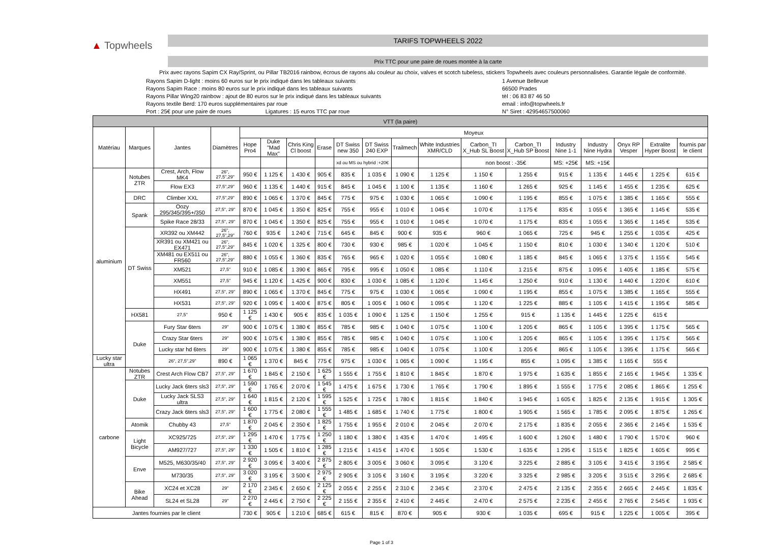▲ Topwheels
TARIFS TOPWHEELS 2022
Prix TTC pour une paire de roues montée à la carte
Prix avec rayons Sapim CX Ray/Sprint, ou Pillar TB2016 rainbow, écrous de rayons alu couleur au choix, valves et scotch tubeless, stickers Topwheels avec couleurs personnalisées. Garantie légale de conformité.
Rayons Sapim D-light : moins 60 euros sur le prix indiqué dans les tableaux suivants
Rayons Sapim Race : moins 80 euros sur le prix indiqué dans les tableaux suivants
Rayons Pillar Wing20 rainbow : ajout de 80 euros sur le prix indiqué dans les tableaux suivants
Rayons textile Berd: 170 euros supplémentaires par roue
Port : 25€ pour une paire de roues Ligatures : 15 euros TTC par roue
1 Avenue Bellevue
66500 Prades
tèl : 06 83 87 46 50
email : info@topwheels.fr
N° Siret : 42954657500060
| VTT (la paire) | | | | | | | | | | | | | | | | | | |
| --- | --- | --- | --- | --- | --- | --- | --- | --- | --- | --- | --- | --- | --- | --- | --- | --- | --- | --- |
| Matériau | Marques | Jantes | Diamètres | Moyeux | | | | | | | | | | | | | | |
| | | | | Hope Pro4 | Duke "Mad Max" | Chris King Cl boost | Erase | DT Swiss new 350 | DT Swiss 240 EXP | Trailmech | White Industries XMR/CLD | Carbon_TI X_Hub SL Boost | Carbon_TI X_Hub SP Boost | Industry Nine 1-1 | Industry Nine Hydra | Onyx RP Vesper | Extralite Hyper Boost | fournis par le client |
| | | | | | | | | xd ou MS ou hybrid :+20€ | | | | non boost : -35€ | | MS: +25€ | MS: +15€ | | | |
| aluminium | Notubes ZTR | Crest, Arch, Flow MK4 | 26", 27,5",29" | 950 € | 1 125 € | 1 430 € | 905 € | 835 € | 1 035 € | 1 090 € | 1 125 € | 1 150 € | 1 255 € | 915 € | 1 135 € | 1 445 € | 1 225 € | 615 € |
| | | Flow EX3 | 27,5",29" | 960 € | 1 135 € | 1 440 € | 915 € | 845 € | 1 045 € | 1 100 € | 1 135 € | 1 160 € | 1 265 € | 925 € | 1 145 € | 1 455 € | 1 235 € | 625 € |
| | DRC | Climber XXL | 27,5",29" | 890 € | 1 065 € | 1 370 € | 845 € | 775 € | 975 € | 1 030 € | 1 065 € | 1 090 € | 1 195 € | 855 € | 1 075 € | 1 385 € | 1 165 € | 555 € |
| | Spank | Oozy 295/345/395+/350 | 27,5", 29" | 870 € | 1 045 € | 1 350 € | 825 € | 755 € | 955 € | 1 010 € | 1 045 € | 1 070 € | 1 175 € | 835 € | 1 055 € | 1 365 € | 1 145 € | 535 € |
| | | Spike Race 28/33 | 27,5", 29" | 870 € | 1 045 € | 1 350 € | 825 € | 755 € | 955 € | 1 010 € | 1 045 € | 1 070 € | 1 175 € | 835 € | 1 055 € | 1 365 € | 1 145 € | 535 € |
| | DT Swiss | XR392 ou XM442 | 26", 27,5",29" | 760 € | 935 € | 1 240 € | 715 € | 645 € | 845 € | 900 € | 935 € | 960 € | 1 065 € | 725 € | 945 € | 1 255 € | 1 035 € | 425 € |
| | | XR391 ou XM421 ou EX471 | 26", 27,5",29" | 845 € | 1 020 € | 1 325 € | 800 € | 730 € | 930 € | 985 € | 1 020 € | 1 045 € | 1 150 € | 810 € | 1 030 € | 1 340 € | 1 120 € | 510 € |
| | | XM481 ou EX511 ou FR560 | 26", 27,5",29" | 880 € | 1 055 € | 1 360 € | 835 € | 765 € | 965 € | 1 020 € | 1 055 € | 1 080 € | 1 185 € | 845 € | 1 065 € | 1 375 € | 1 155 € | 545 € |
| | | XM521 | 27,5" | 910 € | 1 085 € | 1 390 € | 865 € | 795 € | 995 € | 1 050 € | 1 085 € | 1 110 € | 1 215 € | 875 € | 1 095 € | 1 405 € | 1 185 € | 575 € |
| | | XM551 | 27,5" | 945 € | 1 120 € | 1 425 € | 900 € | 830 € | 1 030 € | 1 085 € | 1 120 € | 1 145 € | 1 250 € | 910 € | 1 130 € | 1 440 € | 1 220 € | 610 € |
| | | HX491 | 27,5", 29" | 890 € | 1 065 € | 1 370 € | 845 € | 775 € | 975 € | 1 030 € | 1 065 € | 1 090 € | 1 195 € | 855 € | 1 075 € | 1 385 € | 1 165 € | 555 € |
| | | HX531 | 27,5", 29" | 920 € | 1 095 € | 1 400 € | 875 € | 805 € | 1 005 € | 1 060 € | 1 095 € | 1 120 € | 1 225 € | 885 € | 1 105 € | 1 415 € | 1 195 € | 585 € |
| | HX581 | 27,5" | 950 € | 1 125 € | 1 430 € | 905 € | 835 € | 1 035 € | 1 090 € | 1 125 € | 1 150 € | 1 255 € | 915 € | 1 135 € | 1 445 € | 1 225 € | 615 € | |
| | Duke | Fury Star 6ters | 29" | 900 € | 1 075 € | 1 380 € | 855 € | 785 € | 985 € | 1 040 € | 1 075 € | 1 100 € | 1 205 € | 865 € | 1 105 € | 1 395 € | 1 175 € | 565 € |
| | | Crazy Star 6ters | 29" | 900 € | 1 075 € | 1 380 € | 855 € | 785 € | 985 € | 1 040 € | 1 075 € | 1 100 € | 1 205 € | 865 € | 1 105 € | 1 395 € | 1 175 € | 565 € |
| | | Lucky star hd 6ters | 29" | 900 € | 1 075 € | 1 380 € | 855 € | 785 € | 985 € | 1 040 € | 1 075 € | 1 100 € | 1 205 € | 865 € | 1 105 € | 1 395 € | 1 175 € | 565 € |
| Lucky star ultra | | 26", 27,5",29" | 890 € | 1 065 € | 1 370 € | 845 € | 775 € | 975 € | 1 030 € | 1 065 € | 1 090 € | 1 195 € | 855 € | 1 095 € | 1 385 € | 1 165 € | 555 € | |
| carbone | Notubes ZTR | Crest Arch Flow CB7 | 27,5", 29" | 1 670 € | 1 845 € | 2 150 € | 1 625 € | 1 555 € | 1 755 € | 1 810 € | 1 845 € | 1 870 € | 1 975 € | 1 635 € | 1 855 € | 2 165 € | 1 945 € | 1 335 € |
| | Duke | Lucky Jack 6ters sls3 | 27,5", 29" | 1 590 € | 1 765 € | 2 070 € | 1 545 € | 1 475 € | 1 675 € | 1 730 € | 1 765 € | 1 790 € | 1 895 € | 1 555 € | 1 775 € | 2 085 € | 1 865 € | 1 255 € |
| | | Lucky Jack SLS3 ultra | 27,5", 29" | 1 640 € | 1 815 € | 2 120 € | 1 595 € | 1 525 € | 1 725 € | 1 780 € | 1 815 € | 1 840 € | 1 945 € | 1 605 € | 1 825 € | 2 135 € | 1 915 € | 1 305 € |
| | | Crazy Jack 6ters sls3 | 27,5", 29" | 1 600 € | 1 775 € | 2 080 € | 1 555 € | 1 485 € | 1 685 € | 1 740 € | 1 775 € | 1 800 € | 1 905 € | 1 565 € | 1 785 € | 2 095 € | 1 875 € | 1 265 € |
| | Atomik | Chubby 43 | 27,5" | 1 870 € | 2 045 € | 2 350 € | 1 825 € | 1 755 € | 1 955 € | 2 010 € | 2 045 € | 2 070 € | 2 175 € | 1 835 € | 2 055 € | 2 365 € | 2 145 € | 1 535 € |
| | Light Bicycle | XC925/725 | 27,5", 29" | 1 295 € | 1 470 € | 1 775 € | 1 250 € | 1 180 € | 1 380 € | 1 435 € | 1 470 € | 1 495 € | 1 600 € | 1 260 € | 1 480 € | 1 790 € | 1 570 € | 960 € |
| | | AM927/727 | 27,5", 29" | 1 330 € | 1 505 € | 1 810 € | 1 285 € | 1 215 € | 1 415 € | 1 470 € | 1 505 € | 1 530 € | 1 635 € | 1 295 € | 1 515 € | 1 825 € | 1 605 € | 995 € |
| | Enve | M525, M630/35/40 | 27,5", 29" | 2 920 € | 3 095 € | 3 400 € | 2 875 € | 2 805 € | 3 005 € | 3 060 € | 3 095 € | 3 120 € | 3 225 € | 2 885 € | 3 105 € | 3 415 € | 3 195 € | 2 585 € |
| | | M730/35 | 27,5", 29" | 3 020 € | 3 195 € | 3 500 € | 2 975 € | 2 905 € | 3 105 € | 3 160 € | 3 195 € | 3 220 € | 3 325 € | 2 985 € | 3 205 € | 3 515 € | 3 295 € | 2 685 € |
| | Bike Ahead | XC24 et XC28 | 29" | 2 170 € | 2 345 € | 2 650 € | 2 125 € | 2 055 € | 2 255 € | 2 310 € | 2 345 € | 2 370 € | 2 475 € | 2 135 € | 2 355 € | 2 665 € | 2 445 € | 1 835 € |
| | | SL24 et SL28 | 29" | 2 270 € | 2 445 € | 2 750 € | 2 225 € | 2 155 € | 2 355 € | 2 410 € | 2 445 € | 2 470 € | 2 575 € | 2 235 € | 2 455 € | 2 765 € | 2 545 € | 1 935 € |
| Jantes fournies par le client | | | | 730 € | 905 € | 1 210 € | 685 € | 615 € | 815 € | 870 € | 905 € | 930 € | 1 035 € | 695 € | 915 € | 1 225 € | 1 005 € | 395 € |
Page 1 of 3